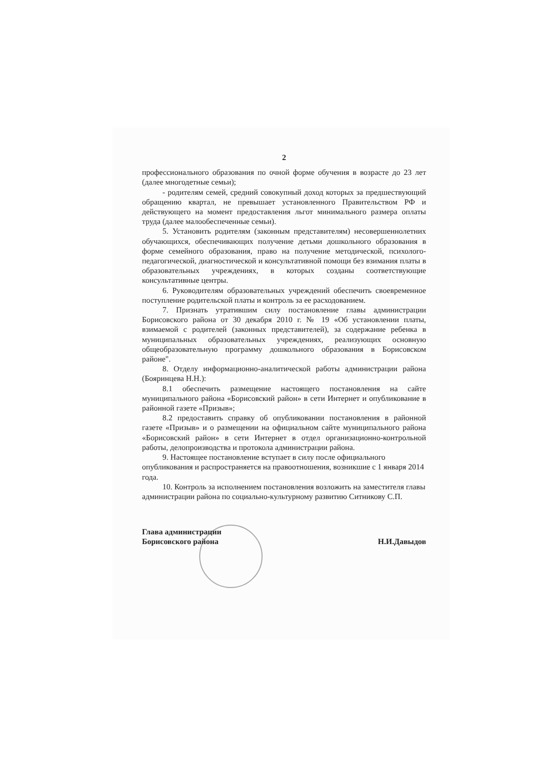2
профессионального образования по очной форме обучения в возрасте до 23 лет (далее многодетные семьи);
- родителям семей, средний совокупный доход которых за предшествующий обращению квартал, не превышает установленного Правительством РФ и действующего на момент предоставления льгот минимального размера оплаты труда (далее малообеспеченные семьи).
5. Установить родителям (законным представителям) несовершеннолетних обучающихся, обеспечивающих получение детьми дошкольного образования в форме семейного образования, право на получение методической, психолого-педагогической, диагностической и консультативной помощи без взимания платы в образовательных учреждениях, в которых созданы соответствующие консультативные центры.
6. Руководителям образовательных учреждений обеспечить своевременное поступление родительской платы и контроль за ее расходованием.
7. Признать утратившим силу постановление главы администрации Борисовского района от 30 декабря 2010 г. № 19 «Об установлении платы, взимаемой с родителей (законных представителей), за содержание ребенка в муниципальных образовательных учреждениях, реализующих основную общеобразовательную программу дошкольного образования в Борисовском районе".
8. Отделу информационно-аналитической работы администрации района (Бояринцева Н.Н.):
8.1 обеспечить размещение настоящего постановления на сайте муниципального района «Борисовский район» в сети Интернет и опубликование в районной газете «Призыв»;
8.2 предоставить справку об опубликовании постановления в районной газете «Призыв» и о размещении на официальном сайте муниципального района «Борисовский район» в сети Интернет в отдел организационно-контрольной работы, делопроизводства и протокола администрации района.
9. Настоящее постановление вступает в силу после официального опубликования и распространяется на правоотношения, возникшие с 1 января 2014 года.
10. Контроль за исполнением постановления возложить на заместителя главы администрации района по социально-культурному развитию Ситникову С.П.
Глава администрации
Борисовского района
Н.И.Давыдов